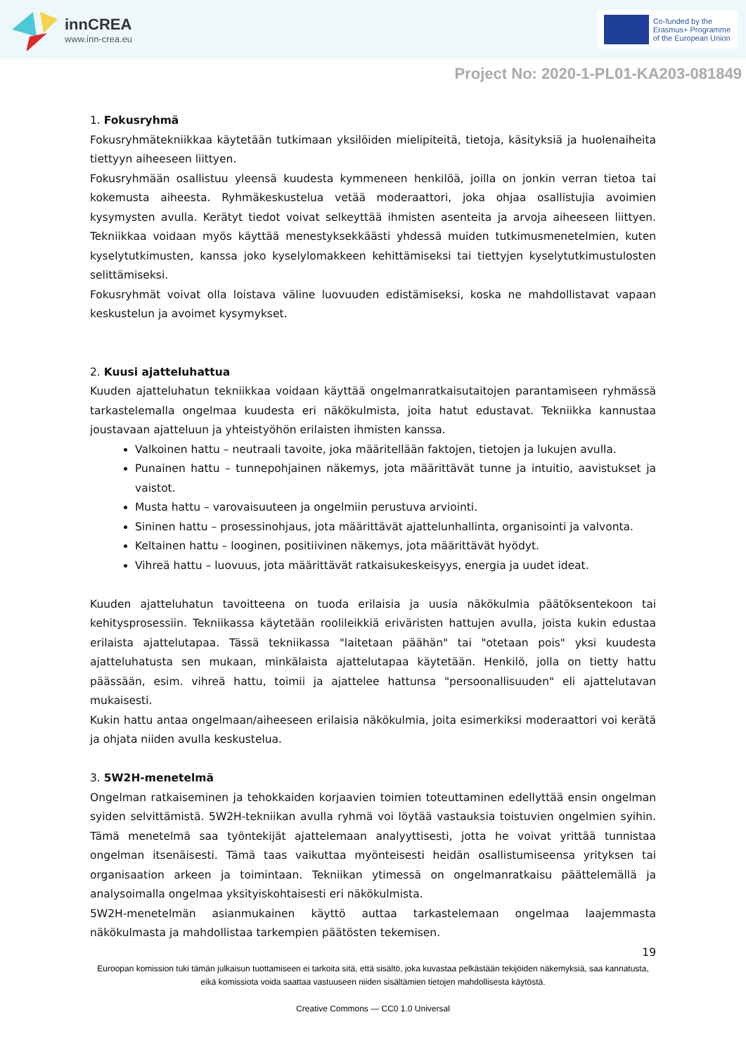innCREA
www.inn-crea.eu
Co-funded by the
Erasmus+ Programme
of the European Union
Project No: 2020-1-PL01-KA203-081849
1. Fokusryhmä
Fokusryhmätekniikkaa käytetään tutkimaan yksilöiden mielipiteitä, tietoja, käsityksiä ja huolenaiheita tiettyyn aiheeseen liittyen.
Fokusryhmään osallistuu yleensä kuudesta kymmeneen henkilöä, joilla on jonkin verran tietoa tai kokemusta aiheesta. Ryhmäkeskustelua vetää moderaattori, joka ohjaa osallistujia avoimien kysymysten avulla. Kerätyt tiedot voivat selkeyttää ihmisten asenteita ja arvoja aiheeseen liittyen. Tekniikkaa voidaan myös käyttää menestyksekkäästi yhdessä muiden tutkimusmenetelmien, kuten kyselytutkimusten, kanssa joko kyselylomakkeen kehittämiseksi tai tiettyjen kyselytutkimustulosten selittämiseksi.
Fokusryhmät voivat olla loistava väline luovuuden edistämiseksi, koska ne mahdollistavat vapaan keskustelun ja avoimet kysymykset.
2. Kuusi ajatteluhattua
Kuuden ajatteluhatun tekniikkaa voidaan käyttää ongelmanratkaisutaitojen parantamiseen ryhmässä tarkastelemalla ongelmaa kuudesta eri näkökulmista, joita hatut edustavat. Tekniikka kannustaa joustavaan ajatteluun ja yhteistyöhön erilaisten ihmisten kanssa.
Valkoinen hattu – neutraali tavoite, joka määritellään faktojen, tietojen ja lukujen avulla.
Punainen hattu – tunnepohjainen näkemys, jota määrittävät tunne ja intuitio, aavistukset ja vaistot.
Musta hattu – varovaisuuteen ja ongelmiin perustuva arviointi.
Sininen hattu – prosessinohjaus, jota määrittävät ajattelunhallinta, organisointi ja valvonta.
Keltainen hattu – looginen, positiivinen näkemys, jota määrittävät hyödyt.
Vihreä hattu – luovuus, jota määrittävät ratkaisukeskeisyys, energia ja uudet ideat.
Kuuden ajatteluhatun tavoitteena on tuoda erilaisia ja uusia näkökulmia päätöksentekoon tai kehitysprosessiin. Tekniikassa käytetään roolileikkiä eriväristen hattujen avulla, joista kukin edustaa erilaista ajattelutapaa. Tässä tekniikassa "laitetaan päähän" tai "otetaan pois" yksi kuudesta ajatteluhatusta sen mukaan, minkälaista ajattelutapaa käytetään. Henkilö, jolla on tietty hattu päässään, esim. vihreä hattu, toimii ja ajattelee hattunsa "persoonallisuuden" eli ajattelutavan mukaisesti.
Kukin hattu antaa ongelmaan/aiheeseen erilaisia näkökulmia, joita esimerkiksi moderaattori voi kerätä ja ohjata niiden avulla keskustelua.
3. 5W2H-menetelmä
Ongelman ratkaiseminen ja tehokkaiden korjaavien toimien toteuttaminen edellyttää ensin ongelman syiden selvittämistä. 5W2H-tekniikan avulla ryhmä voi löytää vastauksia toistuvien ongelmien syihin. Tämä menetelmä saa työntekijät ajattelemaan analyyttisesti, jotta he voivat yrittää tunnistaa ongelman itsenäisesti. Tämä taas vaikuttaa myönteisesti heidän osallistumiseensa yrityksen tai organisaation arkeen ja toimintaan. Tekniikan ytimessä on ongelmanratkaisu päättelemällä ja analysoimalla ongelmaa yksityiskohtaisesti eri näkökulmista.
5W2H-menetelmän asianmukainen käyttö auttaa tarkastelemaan ongelmaa laajemmasta näkökulmasta ja mahdollistaa tarkempien päätösten tekemisen.
19
Euroopan komission tuki tämän julkaisun tuottamiseen ei tarkoita sitä, että sisältö, joka kuvastaa pelkästään tekijöiden näkemyksiä, saa kannatusta, eikä komissiota voida saattaa vastuuseen niiden sisältämien tietojen mahdollisesta käytöstä.
Creative Commons — CC0 1.0 Universal